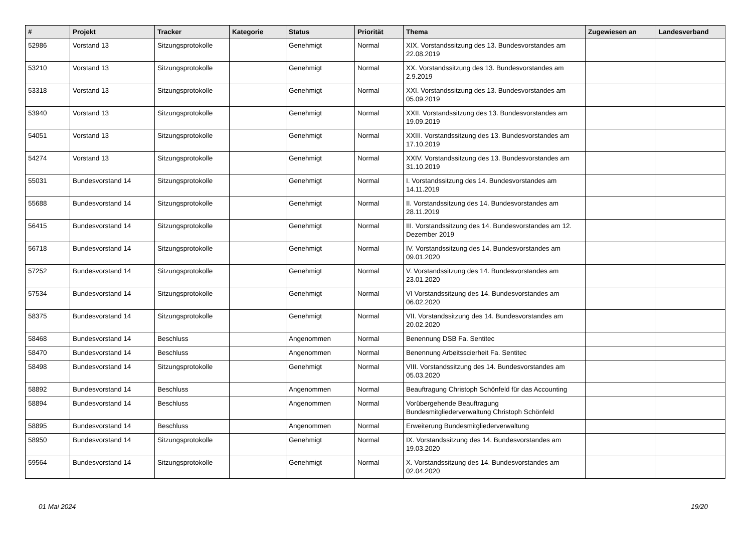| # | Projekt | Tracker | Kategorie | Status | Priorität | Thema | Zugewiesen an | Landesverband |
| --- | --- | --- | --- | --- | --- | --- | --- | --- |
| 52986 | Vorstand 13 | Sitzungsprotokolle | | Genehmigt | Normal | XIX. Vorstandssitzung des 13. Bundesvorstandes am 22.08.2019 | | |
| 53210 | Vorstand 13 | Sitzungsprotokolle | | Genehmigt | Normal | XX. Vorstandssitzung des 13. Bundesvorstandes am 2.9.2019 | | |
| 53318 | Vorstand 13 | Sitzungsprotokolle | | Genehmigt | Normal | XXI. Vorstandssitzung des 13. Bundesvorstandes am 05.09.2019 | | |
| 53940 | Vorstand 13 | Sitzungsprotokolle | | Genehmigt | Normal | XXII. Vorstandssitzung des 13. Bundesvorstandes am 19.09.2019 | | |
| 54051 | Vorstand 13 | Sitzungsprotokolle | | Genehmigt | Normal | XXIII. Vorstandssitzung des 13. Bundesvorstandes am 17.10.2019 | | |
| 54274 | Vorstand 13 | Sitzungsprotokolle | | Genehmigt | Normal | XXIV. Vorstandssitzung des 13. Bundesvorstandes am 31.10.2019 | | |
| 55031 | Bundesvorstand 14 | Sitzungsprotokolle | | Genehmigt | Normal | I. Vorstandssitzung des 14. Bundesvorstandes am 14.11.2019 | | |
| 55688 | Bundesvorstand 14 | Sitzungsprotokolle | | Genehmigt | Normal | II. Vorstandssitzung des 14. Bundesvorstandes am 28.11.2019 | | |
| 56415 | Bundesvorstand 14 | Sitzungsprotokolle | | Genehmigt | Normal | III. Vorstandssitzung des 14. Bundesvorstandes am 12. Dezember 2019 | | |
| 56718 | Bundesvorstand 14 | Sitzungsprotokolle | | Genehmigt | Normal | IV. Vorstandssitzung des 14. Bundesvorstandes am 09.01.2020 | | |
| 57252 | Bundesvorstand 14 | Sitzungsprotokolle | | Genehmigt | Normal | V. Vorstandssitzung des 14. Bundesvorstandes am 23.01.2020 | | |
| 57534 | Bundesvorstand 14 | Sitzungsprotokolle | | Genehmigt | Normal | VI Vorstandssitzung des 14. Bundesvorstandes am 06.02.2020 | | |
| 58375 | Bundesvorstand 14 | Sitzungsprotokolle | | Genehmigt | Normal | VII. Vorstandssitzung des 14. Bundesvorstandes am 20.02.2020 | | |
| 58468 | Bundesvorstand 14 | Beschluss | | Angenommen | Normal | Benennung DSB Fa. Sentitec | | |
| 58470 | Bundesvorstand 14 | Beschluss | | Angenommen | Normal | Benennung Arbeitsscierheit Fa. Sentitec | | |
| 58498 | Bundesvorstand 14 | Sitzungsprotokolle | | Genehmigt | Normal | VIII. Vorstandssitzung des 14. Bundesvorstandes am 05.03.2020 | | |
| 58892 | Bundesvorstand 14 | Beschluss | | Angenommen | Normal | Beauftragung Christoph Schönfeld für das Accounting | | |
| 58894 | Bundesvorstand 14 | Beschluss | | Angenommen | Normal | Vorübergehende Beauftragung Bundesmitgliederverwaltung Christoph Schönfeld | | |
| 58895 | Bundesvorstand 14 | Beschluss | | Angenommen | Normal | Erweiterung Bundesmitgliederverwaltung | | |
| 58950 | Bundesvorstand 14 | Sitzungsprotokolle | | Genehmigt | Normal | IX. Vorstandssitzung des 14. Bundesvorstandes am 19.03.2020 | | |
| 59564 | Bundesvorstand 14 | Sitzungsprotokolle | | Genehmigt | Normal | X. Vorstandssitzung des 14. Bundesvorstandes am 02.04.2020 | | |
01 Mai 2024 19/20